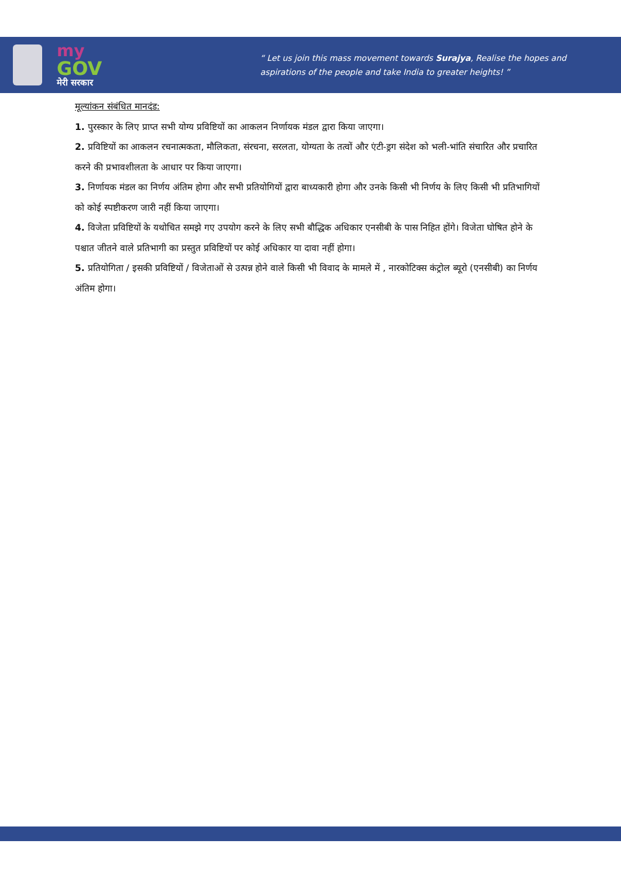my
GOV
मेरी सरकार
“ Let us join this mass movement towards Surajya, Realise the hopes and
aspirations of the people and take India to greater heights! ”
मूल्यांकन संबंधित मानदंड:
1. पुरस्कार के लिए प्राप्त सभी योग्य प्रविष्टियों का आकलन निर्णायक मंडल द्वारा किया जाएगा।
2. प्रविष्टियों का आकलन रचनात्मकता, मौलिकता, संरचना, सरलता, योग्यता के तत्वों और एंटी-ड्रग संदेश को भली-भांति संचारित और प्रचारित करने की प्रभावशीलता के आधार पर किया जाएगा।
3. निर्णायक मंडल का निर्णय अंतिम होगा और सभी प्रतियोगियों द्वारा बाध्यकारी होगा और उनके किसी भी निर्णय के लिए किसी भी प्रतिभागियों को कोई स्पष्टीकरण जारी नहीं किया जाएगा।
4. विजेता प्रविष्टियों के यथोचित समझे गए उपयोग करने के लिए सभी बौद्धिक अधिकार एनसीबी के पास निहित होंगे। विजेता घोषित होने के पश्चात जीतने वाले प्रतिभागी का प्रस्तुत प्रविष्टियों पर कोई अधिकार या दावा नहीं होगा।
5. प्रतियोगिता / इसकी प्रविष्टियों / विजेताओं से उत्पन्न होने वाले किसी भी विवाद के मामले में , नारकोटिक्स कंट्रोल ब्यूरो (एनसीबी) का निर्णय अंतिम होगा।